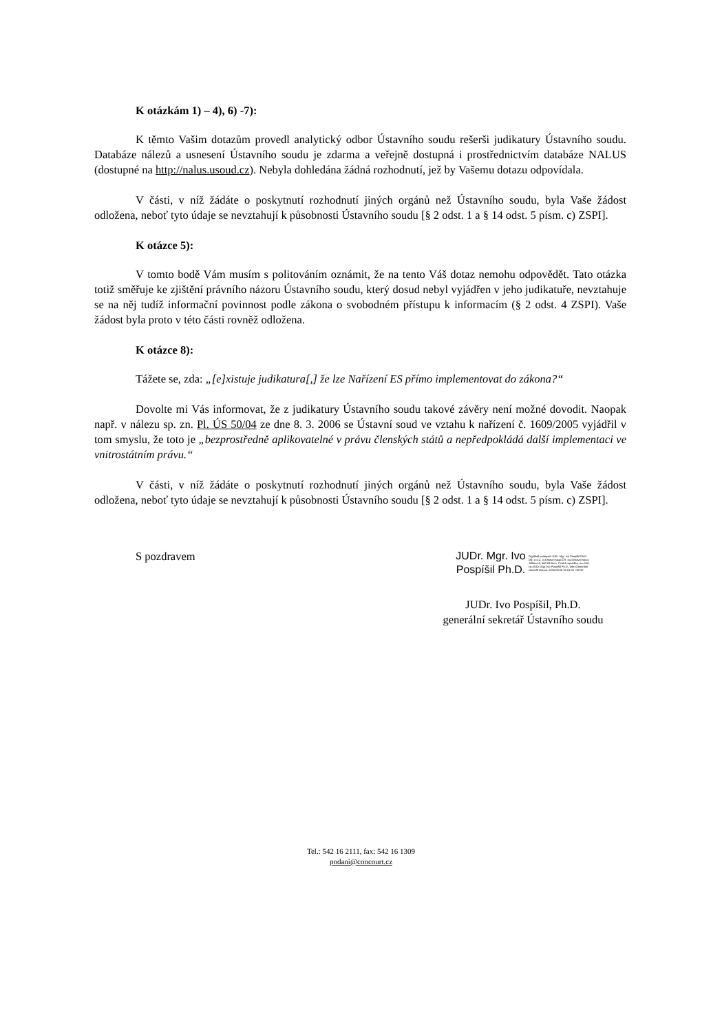K otázkám 1) – 4), 6) -7):
K těmto Vašim dotazům provedl analytický odbor Ústavního soudu rešerši judikatury Ústavního soudu. Databáze nálezů a usnesení Ústavního soudu je zdarma a veřejně dostupná i prostřednictvím databáze NALUS (dostupné na http://nalus.usoud.cz). Nebyla dohledána žádná rozhodnutí, jež by Vašemu dotazu odpovídala.
V části, v níž žádáte o poskytnutí rozhodnutí jiných orgánů než Ústavního soudu, byla Vaše žádost odložena, neboť tyto údaje se nevztahují k působnosti Ústavního soudu [§ 2 odst. 1 a § 14 odst. 5 písm. c) ZSPI].
K otázce 5):
V tomto bodě Vám musím s politováním oznámit, že na tento Váš dotaz nemohu odpovědět. Tato otázka totiž směřuje ke zjištění právního názoru Ústavního soudu, který dosud nebyl vyjádřen v jeho judikatuře, nevztahuje se na něj tudíž informační povinnost podle zákona o svobodném přístupu k informacím (§ 2 odst. 4 ZSPI). Vaše žádost byla proto v této části rovněž odložena.
K otázce 8):
Tážete se, zda: „[e]xistuje judikatura[,] že lze Nařízení ES přímo implementovat do zákona?“
Dovolte mi Vás informovat, že z judikatury Ústavního soudu takové závěry není možné dovodit. Naopak např. v nálezu sp. zn. Pl. ÚS 50/04 ze dne 8. 3. 2006 se Ústavní soud ve vztahu k nařízení č. 1609/2005 vyjádřil v tom smyslu, že toto je „bezprostředně aplikovatelné v právu členských států a nepředpokládá další implementaci ve vnitrostátním právu.“
V části, v níž žádáte o poskytnutí rozhodnutí jiných orgánů než Ústavního soudu, byla Vaše žádost odložena, neboť tyto údaje se nevztahují k působnosti Ústavního soudu [§ 2 odst. 1 a § 14 odst. 5 písm. c) ZSPI].
S pozdravem
JUDr. Mgr. Ivo
Pospíšil Ph.D.
Digitálně podepsal JUDr. Mgr. Ivo Pospíšil Ph.D. DN: c=CZ, o=Ústavní soud ČR, ou=Ústavní soud, Joštova 8, 660 83 Brno, Česká republika, ou=166, cn=JUDr. Mgr. Ivo Pospíšil Ph.D., title=Generální sekretář Datum: 2015.09.09 15:01:02 +02'00'
JUDr. Ivo Pospíšil, Ph.D.
generální sekretář Ústavního soudu
Tel.: 542 16 2111, fax: 542 16 1309
podani@concourt.cz